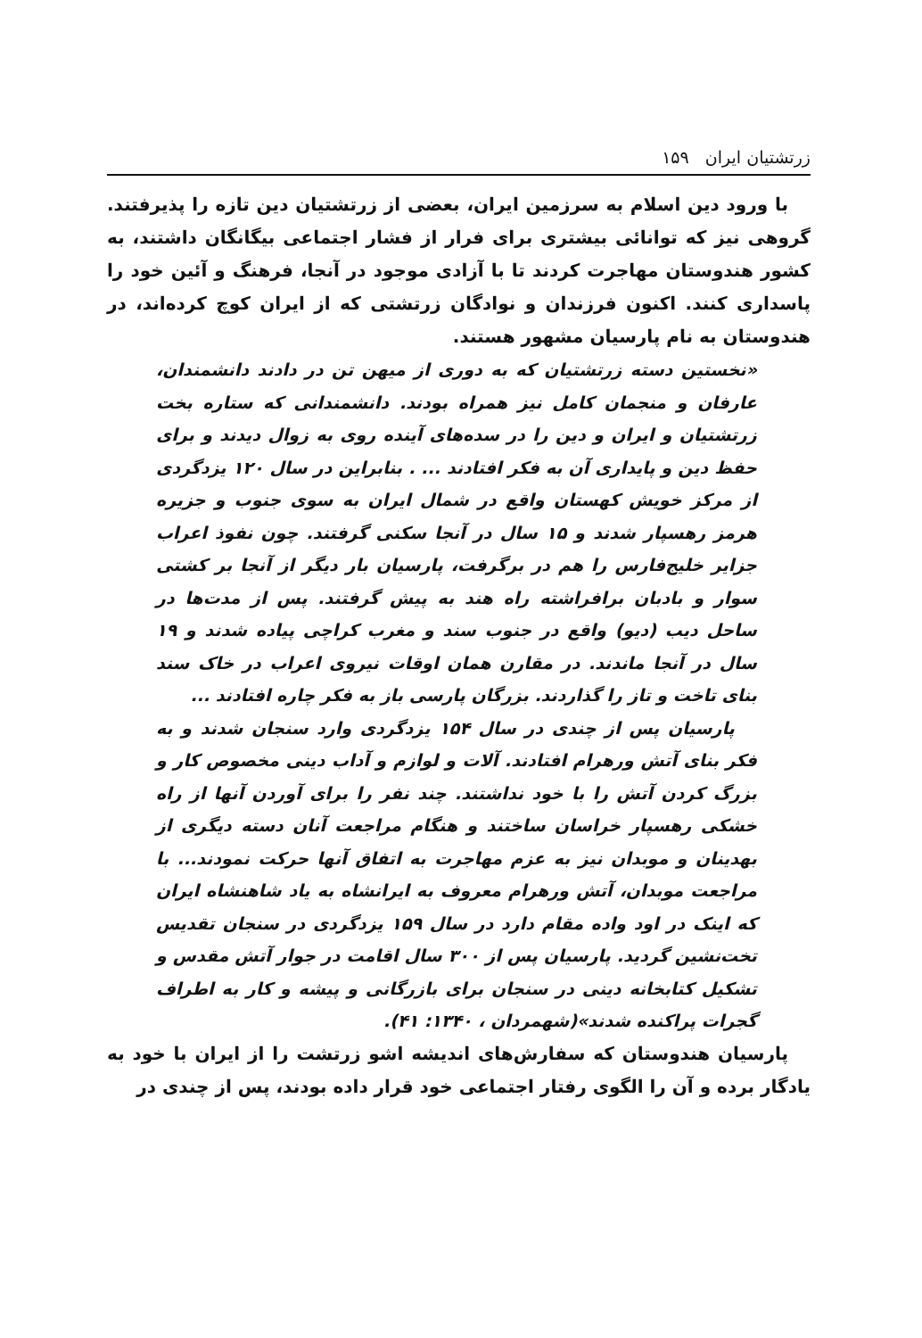زرتشتیان ایران ۱۵۹
با ورود دین اسلام به سرزمین ایران، بعضی از زرتشتیان دین تازه را پذیرفتند. گروهی نیز که توانائی بیشتری برای فرار از فشار اجتماعی بیگانگان داشتند، به کشور هندوستان مهاجرت کردند تا با آزادی موجود در آنجا، فرهنگ و آئین خود را پاسداری کنند. اکنون فرزندان و نوادگان زرتشتی که از ایران کوچ کرده‌اند، در هندوستان به نام پارسیان مشهور هستند.
«نخستین دسته زرتشتیان که به دوری از میهن تن در دادند دانشمندان، عارفان و منجمان کامل نیز همراه بودند. دانشمندانی که ستاره بخت زرتشتیان و ایران و دین را در سده‌های آینده روی به زوال دیدند و برای حفظ دین و پایداری آن به فکر افتادند ... . بنابراین در سال ۱۲۰ یزدگردی از مرکز خویش کهستان واقع در شمال ایران به سوی جنوب و جزیره هرمز رهسپار شدند و ۱۵ سال در آنجا سکنی گرفتند. چون نفوذ اعراب جزایر خلیج‌فارس را هم در برگرفت، پارسیان بار دیگر از آنجا بر کشتی سوار و بادبان برافراشته راه هند به پیش گرفتند. پس از مدت‌ها در ساحل دیب (دیو) واقع در جنوب سند و مغرب کراچی پیاده شدند و ۱۹ سال در آنجا ماندند. در مقارن همان اوقات نیروی اعراب در خاک سند بنای تاخت و تاز را گذاردند. بزرگان پارسی باز به فکر چاره افتادند ...
پارسیان پس از چندی در سال ۱۵۴ یزدگردی وارد سنجان شدند و به فکر بنای آتش ورهرام افتادند. آلات و لوازم و آداب دینی مخصوص کار و بزرگ کردن آتش را با خود نداشتند. چند نفر را برای آوردن آنها از راه خشکی رهسپار خراسان ساختند و هنگام مراجعت آنان دسته دیگری از بهدینان و موبدان نیز به عزم مهاجرت به اتفاق آنها حرکت نمودند... با مراجعت موبدان، آتش ورهرام معروف به ایرانشاه به یاد شاهنشاه ایران که اینک در اود واده مقام دارد در سال ۱۵۹ یزدگردی در سنجان تقدیس تخت‌نشین گردید. پارسیان پس از ۳۰۰ سال اقامت در جوار آتش مقدس و تشکیل کتابخانه دینی در سنجان برای بازرگانی و پیشه و کار به اطراف گجرات پراکنده شدند»(شهمردان ، ۱۳۴۰: ۴۱).
پارسیان هندوستان که سفارش‌های اندیشه اشو زرتشت را از ایران با خود به یادگار برده و آن را الگوی رفتار اجتماعی خود قرار داده بودند، پس از چندی در